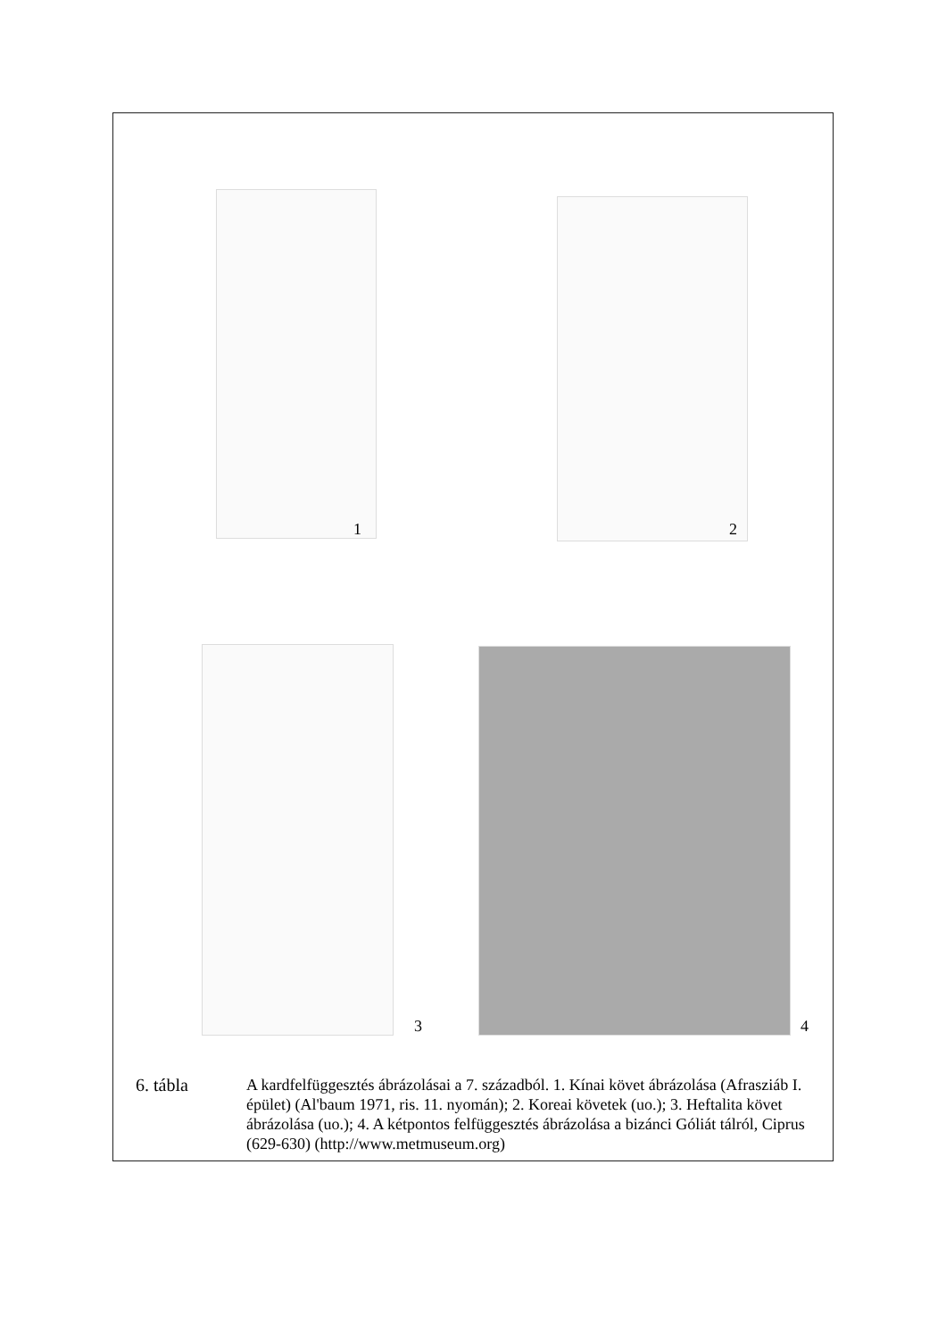1 2
3 4
6. tábla A kardfelfüggesztés ábrázolásai a 7. századból. 1. Kínai követ ábrázolása (Afrasziáb I. épület) (Al'baum 1971, ris. 11. nyomán); 2. Koreai követek (uo.); 3. Heftalita követ ábrázolása (uo.); 4. A kétpontos felfüggesztés ábrázolása a bizánci Góliát tálról, Ciprus (629-630) (http://www.metmuseum.org)